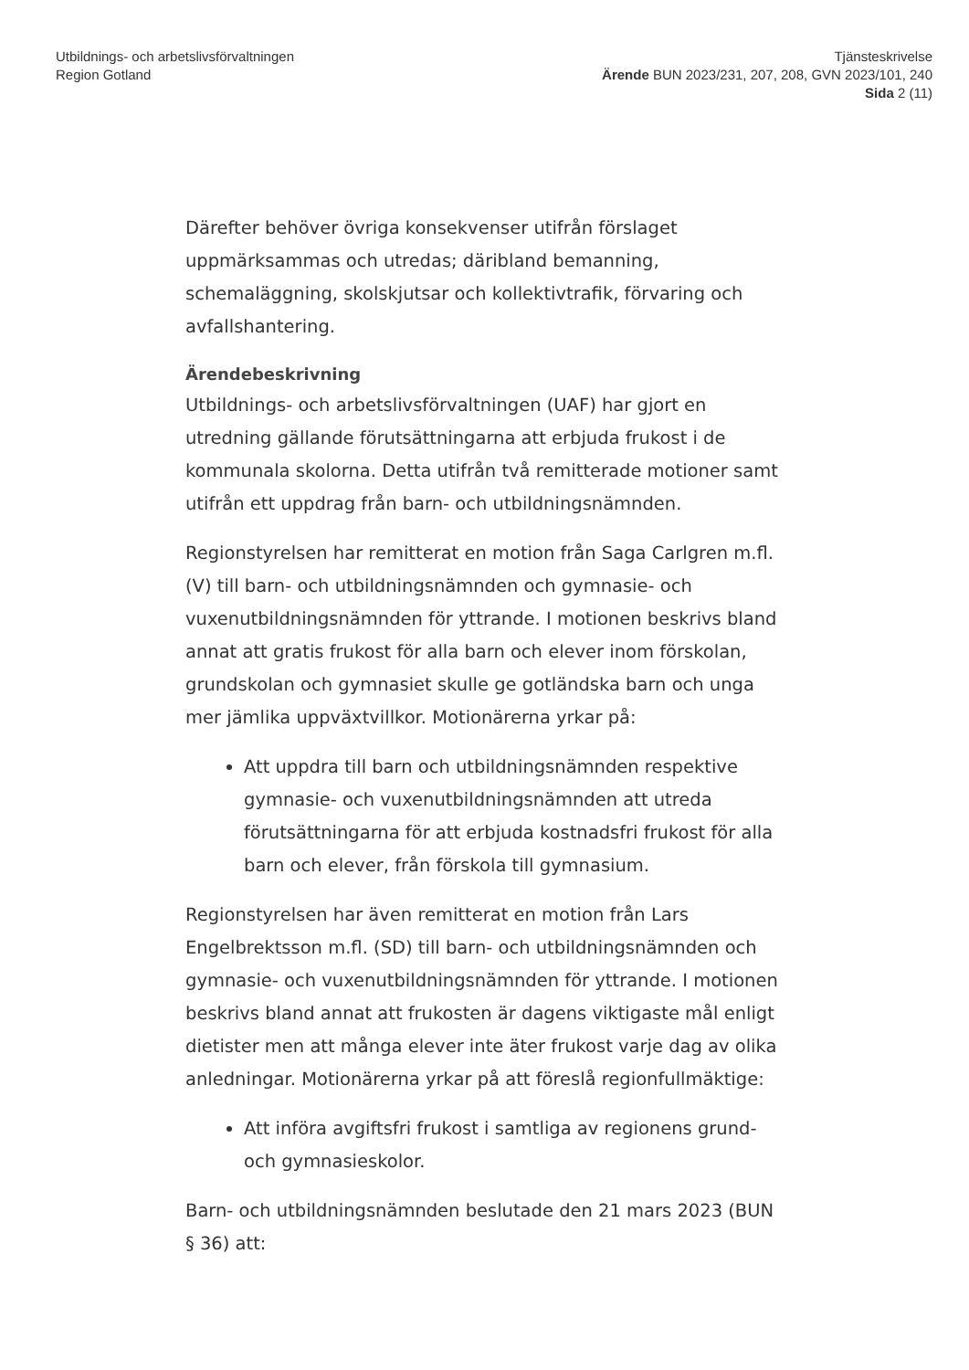Utbildnings- och arbetslivsförvaltningen
Region Gotland
Tjänsteskrivelse
Ärende BUN 2023/231, 207, 208, GVN 2023/101, 240
Sida 2 (11)
Därefter behöver övriga konsekvenser utifrån förslaget uppmärksammas och utredas; däribland bemanning, schemaläggning, skolskjutsar och kollektivtrafik, förvaring och avfallshantering.
Ärendebeskrivning
Utbildnings- och arbetslivsförvaltningen (UAF) har gjort en utredning gällande förutsättningarna att erbjuda frukost i de kommunala skolorna. Detta utifrån två remitterade motioner samt utifrån ett uppdrag från barn- och utbildningsnämnden.
Regionstyrelsen har remitterat en motion från Saga Carlgren m.fl. (V) till barn- och utbildningsnämnden och gymnasie- och vuxenutbildningsnämnden för yttrande. I motionen beskrivs bland annat att gratis frukost för alla barn och elever inom förskolan, grundskolan och gymnasiet skulle ge gotländska barn och unga mer jämlika uppväxtvillkor. Motionärerna yrkar på:
Att uppdra till barn och utbildningsnämnden respektive gymnasie- och vuxenutbildningsnämnden att utreda förutsättningarna för att erbjuda kostnadsfri frukost för alla barn och elever, från förskola till gymnasium.
Regionstyrelsen har även remitterat en motion från Lars Engelbrektsson m.fl. (SD) till barn- och utbildningsnämnden och gymnasie- och vuxenutbildningsnämnden för yttrande. I motionen beskrivs bland annat att frukosten är dagens viktigaste mål enligt dietister men att många elever inte äter frukost varje dag av olika anledningar. Motionärerna yrkar på att föreslå regionfullmäktige:
Att införa avgiftsfri frukost i samtliga av regionens grund- och gymnasieskolor.
Barn- och utbildningsnämnden beslutade den 21 mars 2023 (BUN § 36) att: